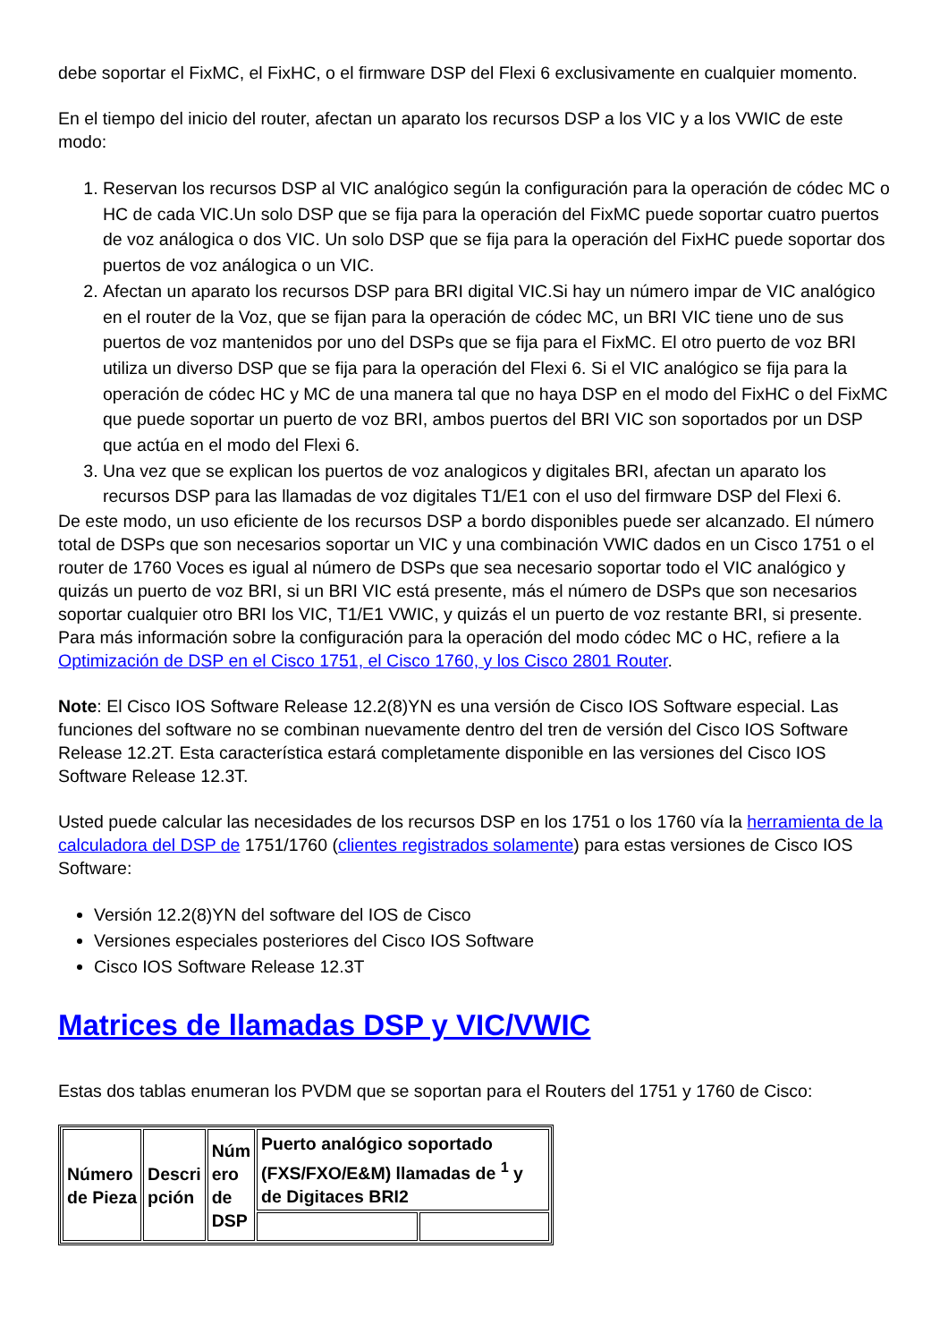debe soportar el FixMC, el FixHC, o el firmware DSP del Flexi 6 exclusivamente en cualquier momento.
En el tiempo del inicio del router, afectan un aparato los recursos DSP a los VIC y a los VWIC de este modo:
1. Reservan los recursos DSP al VIC analógico según la configuración para la operación de códec MC o HC de cada VIC.Un solo DSP que se fija para la operación del FixMC puede soportar cuatro puertos de voz análogica o dos VIC. Un solo DSP que se fija para la operación del FixHC puede soportar dos puertos de voz análogica o un VIC.
2. Afectan un aparato los recursos DSP para BRI digital VIC.Si hay un número impar de VIC analógico en el router de la Voz, que se fijan para la operación de códec MC, un BRI VIC tiene uno de sus puertos de voz mantenidos por uno del DSPs que se fija para el FixMC. El otro puerto de voz BRI utiliza un diverso DSP que se fija para la operación del Flexi 6. Si el VIC analógico se fija para la operación de códec HC y MC de una manera tal que no haya DSP en el modo del FixHC o del FixMC que puede soportar un puerto de voz BRI, ambos puertos del BRI VIC son soportados por un DSP que actúa en el modo del Flexi 6.
3. Una vez que se explican los puertos de voz analogicos y digitales BRI, afectan un aparato los recursos DSP para las llamadas de voz digitales T1/E1 con el uso del firmware DSP del Flexi 6.
De este modo, un uso eficiente de los recursos DSP a bordo disponibles puede ser alcanzado. El número total de DSPs que son necesarios soportar un VIC y una combinación VWIC dados en un Cisco 1751 o el router de 1760 Voces es igual al número de DSPs que sea necesario soportar todo el VIC analógico y quizás un puerto de voz BRI, si un BRI VIC está presente, más el número de DSPs que son necesarios soportar cualquier otro BRI los VIC, T1/E1 VWIC, y quizás el un puerto de voz restante BRI, si presente. Para más información sobre la configuración para la operación del modo códec MC o HC, refiere a la Optimización de DSP en el Cisco 1751, el Cisco 1760, y los Cisco 2801 Router.
Note: El Cisco IOS Software Release 12.2(8)YN es una versión de Cisco IOS Software especial. Las funciones del software no se combinan nuevamente dentro del tren de versión del Cisco IOS Software Release 12.2T. Esta característica estará completamente disponible en las versiones del Cisco IOS Software Release 12.3T.
Usted puede calcular las necesidades de los recursos DSP en los 1751 o los 1760 vía la herramienta de la calculadora del DSP de 1751/1760 (clientes registrados solamente) para estas versiones de Cisco IOS Software:
Versión 12.2(8)YN del software del IOS de Cisco
Versiones especiales posteriores del Cisco IOS Software
Cisco IOS Software Release 12.3T
Matrices de llamadas DSP y VIC/VWIC
Estas dos tablas enumeran los PVDM que se soportan para el Routers del 1751 y 1760 de Cisco:
| Número de Pieza | Descri pción | Núm ero de DSP | Puerto analógico soportado (FXS/FXO/E&M) llamadas de <sup>1</sup> y de Digitaces BRI2 | |